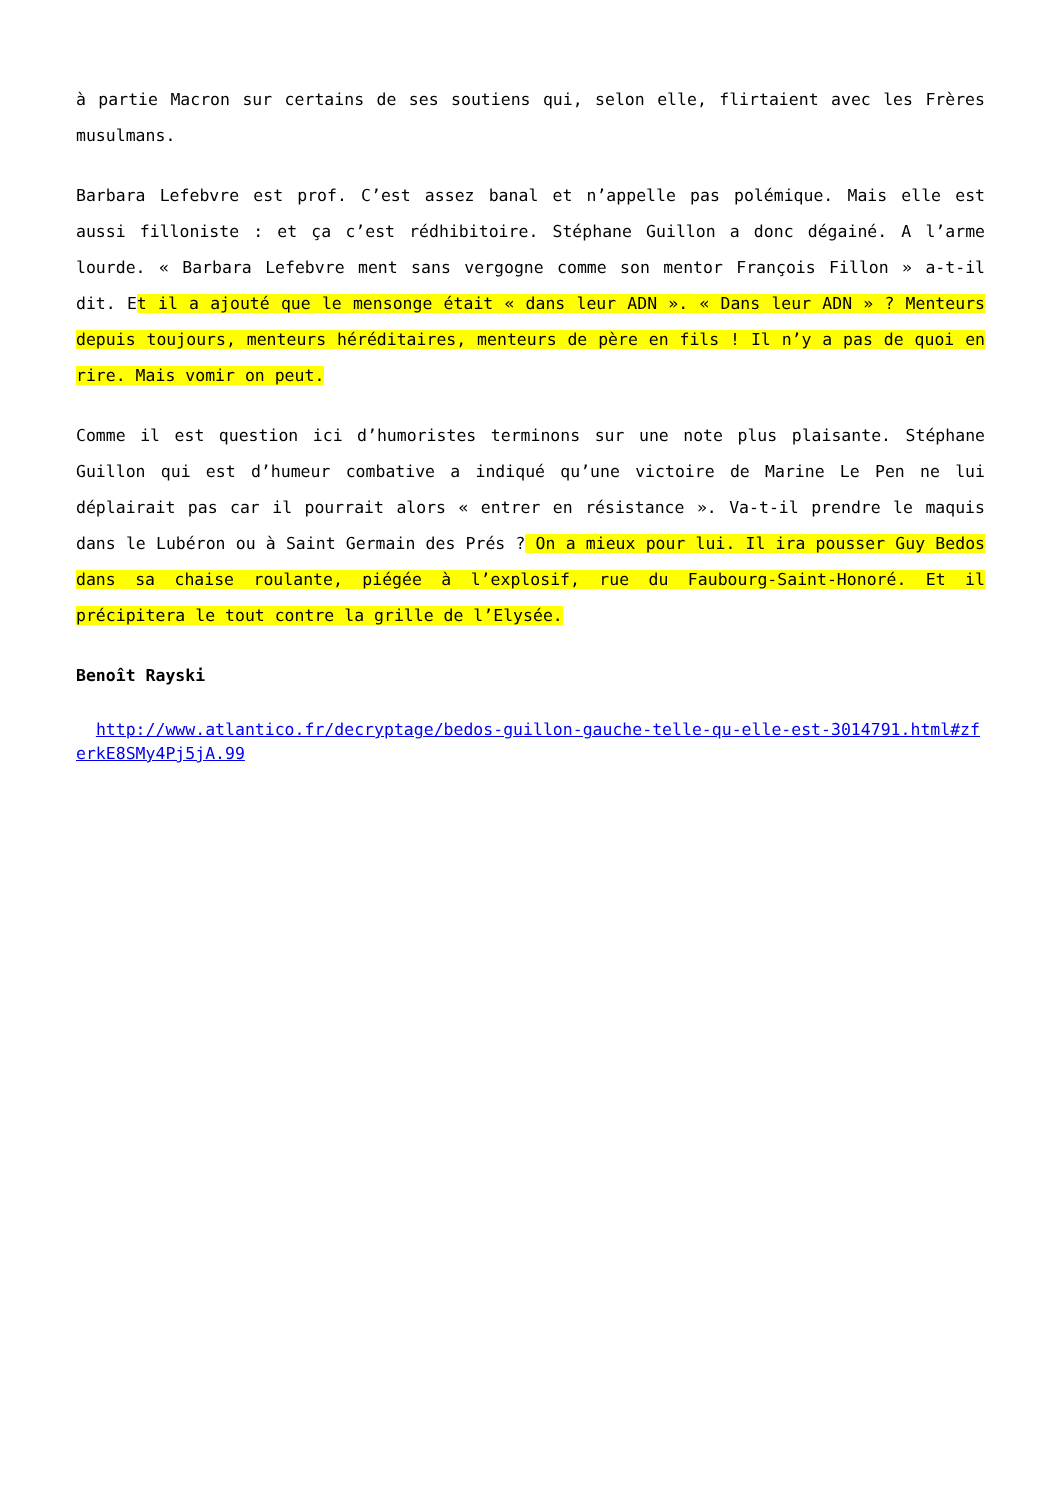à partie Macron sur certains de ses soutiens qui, selon elle, flirtaient avec les Frères musulmans.
Barbara Lefebvre est prof. C’est assez banal et n’appelle pas polémique. Mais elle est aussi filloniste : et ça c’est rédhibitoire. Stéphane Guillon a donc dégainé. A l’arme lourde. « Barbara Lefebvre ment sans vergogne comme son mentor François Fillon » a-t-il dit. Et il a ajouté que le mensonge était « dans leur ADN ». « Dans leur ADN » ? Menteurs depuis toujours, menteurs héréditaires, menteurs de père en fils ! Il n’y a pas de quoi en rire. Mais vomir on peut.
Comme il est question ici d’humoristes terminons sur une note plus plaisante. Stéphane Guillon qui est d’humeur combative a indiqué qu’une victoire de Marine Le Pen ne lui déplairait pas car il pourrait alors « entrer en résistance ». Va-t-il prendre le maquis dans le Lubéron ou à Saint Germain des Prés ? On a mieux pour lui. Il ira pousser Guy Bedos dans sa chaise roulante, piégée à l’explosif, rue du Faubourg-Saint-Honoré. Et il précipitera le tout contre la grille de l’Elysée.
Benoît Rayski
http://www.atlantico.fr/decryptage/bedos-guillon-gauche-telle-qu-elle-est-3014791.html#zferkE8SMy4Pj5jA.99